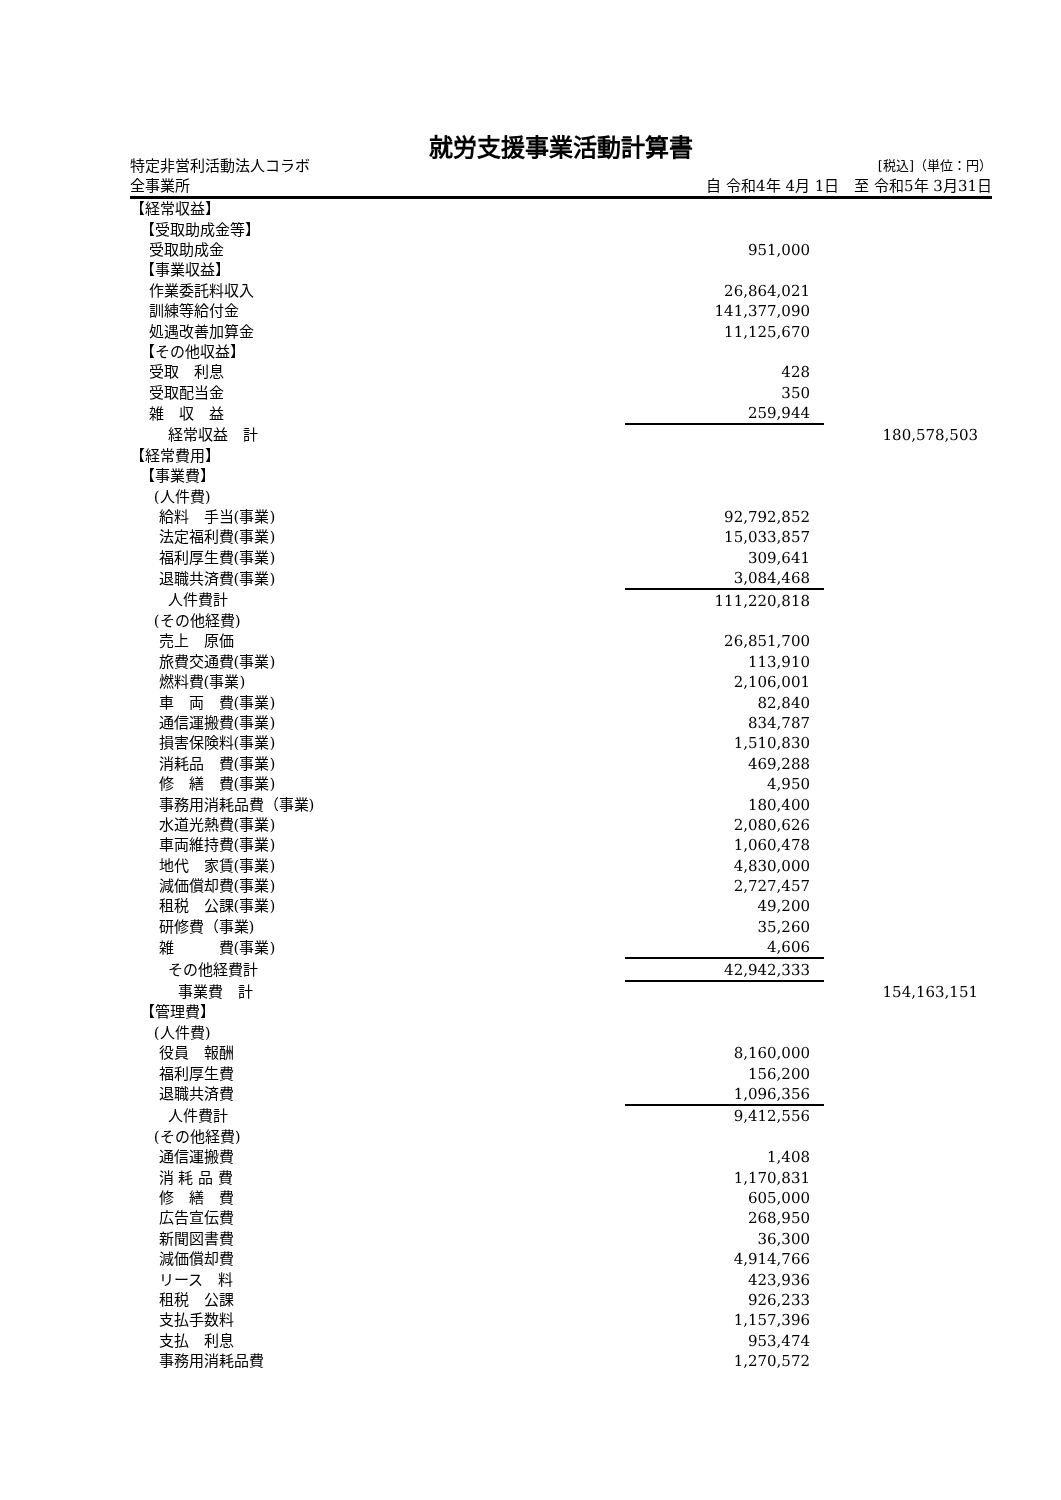就労支援事業活動計算書
特定非営利活動法人コラボ [税込]（単位：円）
全事業所 自 令和4年 4月 1日　至 令和5年 3月31日
| 【経常収益】 | | |
| 【受取助成金等】 | | |
| 受取助成金 | 951,000 | |
| 【事業収益】 | | |
| 作業委託料収入 | 26,864,021 | |
| 訓練等給付金 | 141,377,090 | |
| 処遇改善加算金 | 11,125,670 | |
| 【その他収益】 | | |
| 受取 利息 | 428 | |
| 受取配当金 | 350 | |
| 雑 収 益 | 259,944 | |
| 経常収益 計 | | 180,578,503 |
| 【経常費用】 | | |
| 【事業費】 | | |
| (人件費) | | |
| 給料 手当(事業) | 92,792,852 | |
| 法定福利費(事業) | 15,033,857 | |
| 福利厚生費(事業) | 309,641 | |
| 退職共済費(事業) | 3,084,468 | |
| 人件費計 | 111,220,818 | |
| (その他経費) | | |
| 売上 原価 | 26,851,700 | |
| 旅費交通費(事業) | 113,910 | |
| 燃料費(事業) | 2,106,001 | |
| 車 両 費(事業) | 82,840 | |
| 通信運搬費(事業) | 834,787 | |
| 損害保険料(事業) | 1,510,830 | |
| 消耗品 費(事業) | 469,288 | |
| 修 繕 費(事業) | 4,950 | |
| 事務用消耗品費（事業) | 180,400 | |
| 水道光熱費(事業) | 2,080,626 | |
| 車両維持費(事業) | 1,060,478 | |
| 地代 家賃(事業) | 4,830,000 | |
| 減価償却費(事業) | 2,727,457 | |
| 租税 公課(事業) | 49,200 | |
| 研修費（事業) | 35,260 | |
| 雑 費(事業) | 4,606 | |
| その他経費計 | 42,942,333 | |
| 事業費 計 | | 154,163,151 |
| 【管理費】 | | |
| (人件費) | | |
| 役員 報酬 | 8,160,000 | |
| 福利厚生費 | 156,200 | |
| 退職共済費 | 1,096,356 | |
| 人件費計 | 9,412,556 | |
| (その他経費) | | |
| 通信運搬費 | 1,408 | |
| 消 耗 品 費 | 1,170,831 | |
| 修 繕 費 | 605,000 | |
| 広告宣伝費 | 268,950 | |
| 新聞図書費 | 36,300 | |
| 減価償却費 | 4,914,766 | |
| リース 料 | 423,936 | |
| 租税 公課 | 926,233 | |
| 支払手数料 | 1,157,396 | |
| 支払 利息 | 953,474 | |
| 事務用消耗品費 | 1,270,572 | |